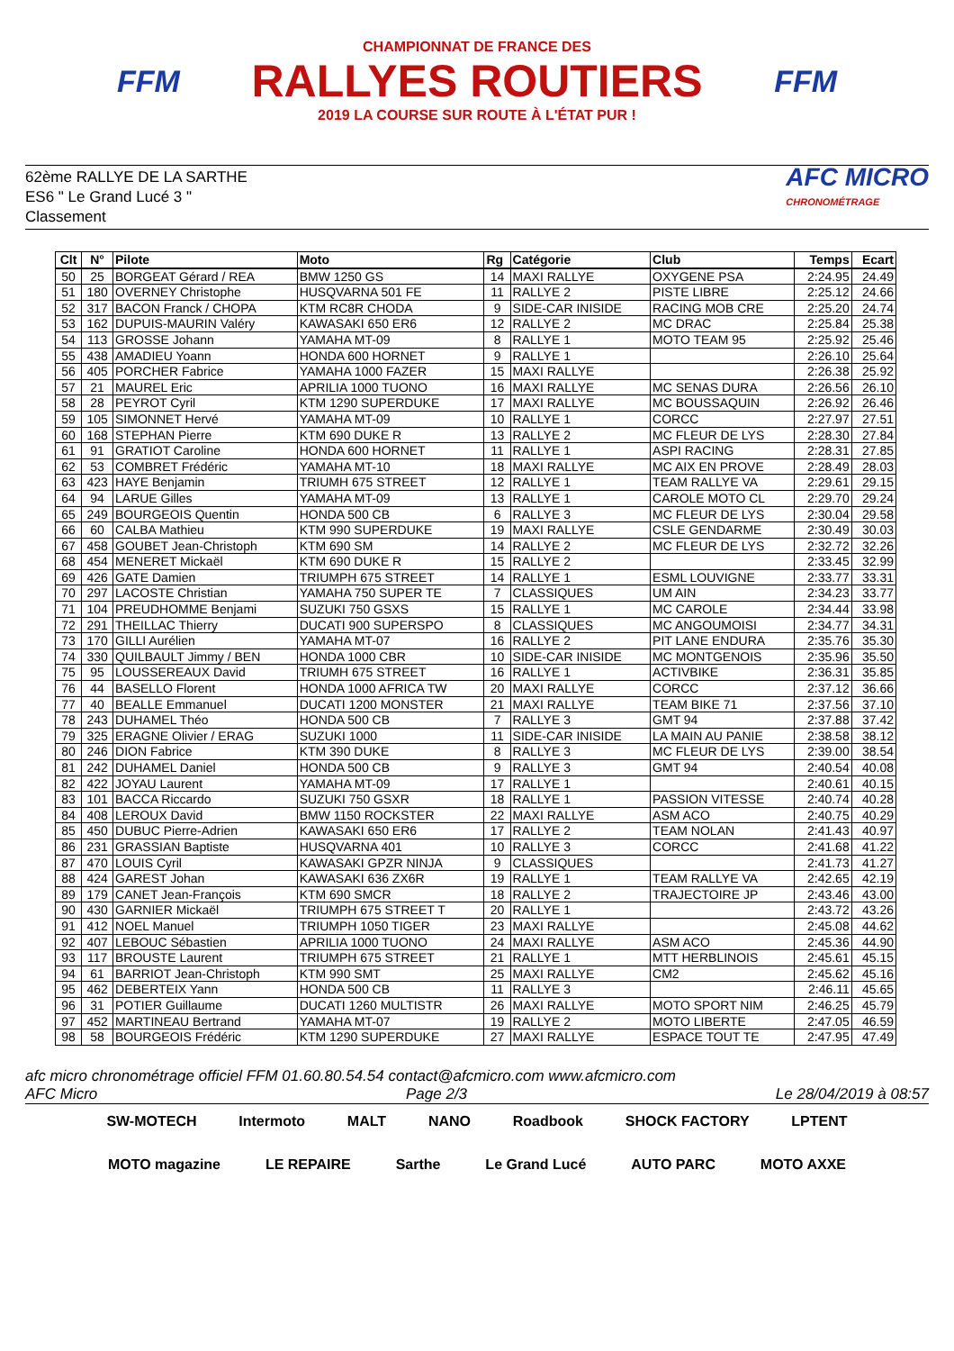FFM
CHAMPIONNAT DE FRANCE DES
RALLYES ROUTIERS
2019 LA COURSE SUR ROUTE À L'ÉTAT PUR !
FFM
62ème RALLYE DE LA SARTHE
ES6 " Le Grand Lucé 3 "
Classement
AFC MICRO
CHRONOMÉTRAGE
| Clt | N° | Pilote | Moto | Rg | Catégorie | Club | Temps | Ecart |
| --- | --- | --- | --- | --- | --- | --- | --- | --- |
| 50 | 25 | BORGEAT Gérard / REA | BMW 1250 GS | 14 | MAXI RALLYE | OXYGENE PSA | 2:24.95 | 24.49 |
| 51 | 180 | OVERNEY Christophe | HUSQVARNA 501 FE | 11 | RALLYE 2 | PISTE LIBRE | 2:25.12 | 24.66 |
| 52 | 317 | BACON Franck / CHOPA | KTM RC8R CHODA | 9 | SIDE-CAR INISIDE | RACING MOB CRE | 2:25.20 | 24.74 |
| 53 | 162 | DUPUIS-MAURIN Valéry | KAWASAKI 650 ER6 | 12 | RALLYE 2 | MC DRAC | 2:25.84 | 25.38 |
| 54 | 113 | GROSSE Johann | YAMAHA MT-09 | 8 | RALLYE 1 | MOTO TEAM 95 | 2:25.92 | 25.46 |
| 55 | 438 | AMADIEU Yoann | HONDA 600 HORNET | 9 | RALLYE 1 | | 2:26.10 | 25.64 |
| 56 | 405 | PORCHER Fabrice | YAMAHA 1000 FAZER | 15 | MAXI RALLYE | | 2:26.38 | 25.92 |
| 57 | 21 | MAUREL Eric | APRILIA 1000 TUONO | 16 | MAXI RALLYE | MC SENAS DURA | 2:26.56 | 26.10 |
| 58 | 28 | PEYROT Cyril | KTM 1290 SUPERDUKE | 17 | MAXI RALLYE | MC BOUSSAQUIN | 2:26.92 | 26.46 |
| 59 | 105 | SIMONNET Hervé | YAMAHA MT-09 | 10 | RALLYE 1 | CORCC | 2:27.97 | 27.51 |
| 60 | 168 | STEPHAN Pierre | KTM 690 DUKE R | 13 | RALLYE 2 | MC FLEUR DE LYS | 2:28.30 | 27.84 |
| 61 | 91 | GRATIOT Caroline | HONDA 600 HORNET | 11 | RALLYE 1 | ASPI RACING | 2:28.31 | 27.85 |
| 62 | 53 | COMBRET Frédéric | YAMAHA MT-10 | 18 | MAXI RALLYE | MC AIX EN PROVE | 2:28.49 | 28.03 |
| 63 | 423 | HAYE Benjamin | TRIUMH 675 STREET | 12 | RALLYE 1 | TEAM RALLYE VA | 2:29.61 | 29.15 |
| 64 | 94 | LARUE Gilles | YAMAHA MT-09 | 13 | RALLYE 1 | CAROLE MOTO CL | 2:29.70 | 29.24 |
| 65 | 249 | BOURGEOIS Quentin | HONDA 500 CB | 6 | RALLYE 3 | MC FLEUR DE LYS | 2:30.04 | 29.58 |
| 66 | 60 | CALBA Mathieu | KTM 990 SUPERDUKE | 19 | MAXI RALLYE | CSLE GENDARME | 2:30.49 | 30.03 |
| 67 | 458 | GOUBET Jean-Christoph | KTM 690 SM | 14 | RALLYE 2 | MC FLEUR DE LYS | 2:32.72 | 32.26 |
| 68 | 454 | MENERET Mickaël | KTM 690 DUKE R | 15 | RALLYE 2 | | 2:33.45 | 32.99 |
| 69 | 426 | GATE Damien | TRIUMPH 675 STREET | 14 | RALLYE 1 | ESML LOUVIGNE | 2:33.77 | 33.31 |
| 70 | 297 | LACOSTE Christian | YAMAHA 750 SUPER TE | 7 | CLASSIQUES | UM AIN | 2:34.23 | 33.77 |
| 71 | 104 | PREUDHOMME Benjami | SUZUKI 750 GSXS | 15 | RALLYE 1 | MC CAROLE | 2:34.44 | 33.98 |
| 72 | 291 | THEILLAC Thierry | DUCATI 900 SUPERSPO | 8 | CLASSIQUES | MC ANGOUMOISI | 2:34.77 | 34.31 |
| 73 | 170 | GILLI Aurélien | YAMAHA MT-07 | 16 | RALLYE 2 | PIT LANE ENDURA | 2:35.76 | 35.30 |
| 74 | 330 | QUILBAULT Jimmy / BEN | HONDA 1000 CBR | 10 | SIDE-CAR INISIDE | MC MONTGENOIS | 2:35.96 | 35.50 |
| 75 | 95 | LOUSSEREAUX David | TRIUMH 675 STREET | 16 | RALLYE 1 | ACTIVBIKE | 2:36.31 | 35.85 |
| 76 | 44 | BASELLO Florent | HONDA 1000 AFRICA TW | 20 | MAXI RALLYE | CORCC | 2:37.12 | 36.66 |
| 77 | 40 | BEALLE Emmanuel | DUCATI 1200 MONSTER | 21 | MAXI RALLYE | TEAM BIKE 71 | 2:37.56 | 37.10 |
| 78 | 243 | DUHAMEL Théo | HONDA 500 CB | 7 | RALLYE 3 | GMT 94 | 2:37.88 | 37.42 |
| 79 | 325 | ERAGNE Olivier / ERAG | SUZUKI 1000 | 11 | SIDE-CAR INISIDE | LA MAIN AU PANIE | 2:38.58 | 38.12 |
| 80 | 246 | DION Fabrice | KTM 390 DUKE | 8 | RALLYE 3 | MC FLEUR DE LYS | 2:39.00 | 38.54 |
| 81 | 242 | DUHAMEL Daniel | HONDA 500 CB | 9 | RALLYE 3 | GMT 94 | 2:40.54 | 40.08 |
| 82 | 422 | JOYAU Laurent | YAMAHA MT-09 | 17 | RALLYE 1 | | 2:40.61 | 40.15 |
| 83 | 101 | BACCA Riccardo | SUZUKI 750 GSXR | 18 | RALLYE 1 | PASSION VITESSE | 2:40.74 | 40.28 |
| 84 | 408 | LEROUX David | BMW 1150 ROCKSTER | 22 | MAXI RALLYE | ASM ACO | 2:40.75 | 40.29 |
| 85 | 450 | DUBUC Pierre-Adrien | KAWASAKI 650 ER6 | 17 | RALLYE 2 | TEAM NOLAN | 2:41.43 | 40.97 |
| 86 | 231 | GRASSIAN Baptiste | HUSQVARNA 401 | 10 | RALLYE 3 | CORCC | 2:41.68 | 41.22 |
| 87 | 470 | LOUIS Cyril | KAWASAKI GPZR NINJA | 9 | CLASSIQUES | | 2:41.73 | 41.27 |
| 88 | 424 | GAREST Johan | KAWASAKI 636 ZX6R | 19 | RALLYE 1 | TEAM RALLYE VA | 2:42.65 | 42.19 |
| 89 | 179 | CANET Jean-François | KTM 690 SMCR | 18 | RALLYE 2 | TRAJECTOIRE JP | 2:43.46 | 43.00 |
| 90 | 430 | GARNIER Mickaël | TRIUMPH 675 STREET T | 20 | RALLYE 1 | | 2:43.72 | 43.26 |
| 91 | 412 | NOEL Manuel | TRIUMPH 1050 TIGER | 23 | MAXI RALLYE | | 2:45.08 | 44.62 |
| 92 | 407 | LEBOUC Sébastien | APRILIA 1000 TUONO | 24 | MAXI RALLYE | ASM ACO | 2:45.36 | 44.90 |
| 93 | 117 | BROUSTE Laurent | TRIUMPH 675 STREET | 21 | RALLYE 1 | MTT HERBLINOIS | 2:45.61 | 45.15 |
| 94 | 61 | BARRIOT Jean-Christoph | KTM 990 SMT | 25 | MAXI RALLYE | CM2 | 2:45.62 | 45.16 |
| 95 | 462 | DEBERTEIX Yann | HONDA 500 CB | 11 | RALLYE 3 | | 2:46.11 | 45.65 |
| 96 | 31 | POTIER Guillaume | DUCATI 1260 MULTISTR | 26 | MAXI RALLYE | MOTO SPORT NIM | 2:46.25 | 45.79 |
| 97 | 452 | MARTINEAU Bertrand | YAMAHA MT-07 | 19 | RALLYE 2 | MOTO LIBERTE | 2:47.05 | 46.59 |
| 98 | 58 | BOURGEOIS Frédéric | KTM 1290 SUPERDUKE | 27 | MAXI RALLYE | ESPACE TOUT TE | 2:47.95 | 47.49 |
afc micro chronométrage officiel FFM 01.60.80.54.54 contact@afcmicro.com www.afcmicro.com
AFC Micro Page 2/3 Le 28/04/2019 à 08:57
SW-MOTECH Intermoto MALT NANO Roadbook SHOCK FACTORY LPTENT MOTO magazine LE REPAIRE Sarthe Le Grand Lucé AUTO PARC MOTO AXXE